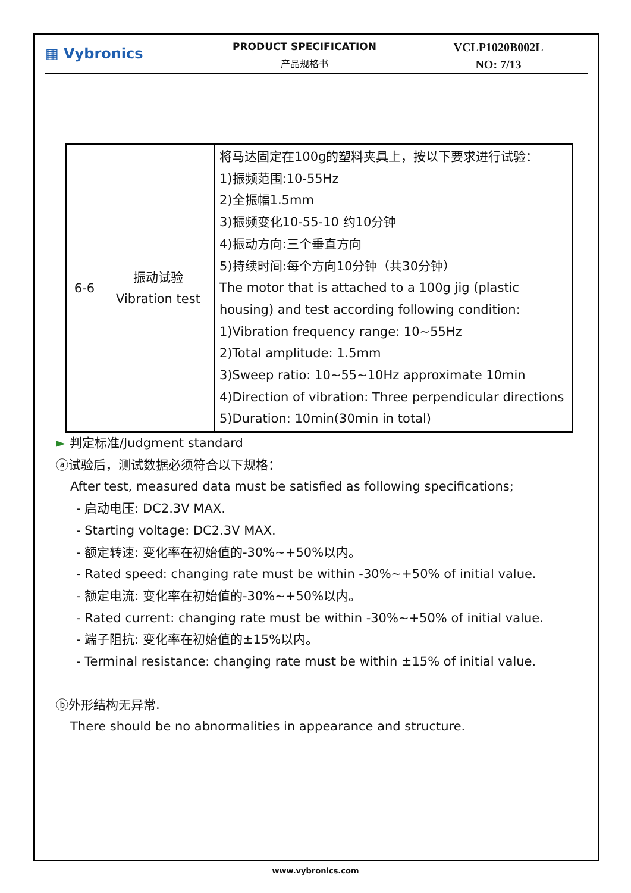▦ Vybronics
PRODUCT SPECIFICATION
产品规格书
VCLP1020B002L
NO: 7/13
| 6-6 | 振动试验 Vibration test | 将马达固定在100g的塑料夹具上，按以下要求进行试验： 1)振频范围:10-55Hz 2)全振幅1.5mm 3)振频变化10-55-10 约10分钟 4)振动方向:三个垂直方向 5)持续时间:每个方向10分钟（共30分钟） The motor that is attached to a 100g jig (plastic housing) and test according following condition: 1)Vibration frequency range: 10~55Hz 2)Total amplitude: 1.5mm 3)Sweep ratio: 10~55~10Hz approximate 10min 4)Direction of vibration: Three perpendicular directions 5)Duration: 10min(30min in total) |
► 判定标准/Judgment standard
ⓐ试验后，测试数据必须符合以下规格：
After test, measured data must be satisfied as following specifications;
- 启动电压: DC2.3V MAX.
- Starting voltage: DC2.3V MAX.
- 额定转速: 变化率在初始值的-30%~+50%以内。
- Rated speed: changing rate must be within -30%~+50% of initial value.
- 额定电流: 变化率在初始值的-30%~+50%以内。
- Rated current: changing rate must be within -30%~+50% of initial value.
- 端子阻抗: 变化率在初始值的±15%以内。
- Terminal resistance: changing rate must be within ±15% of initial value.
ⓑ外形结构无异常.
There should be no abnormalities in appearance and structure.
www.vybronics.com